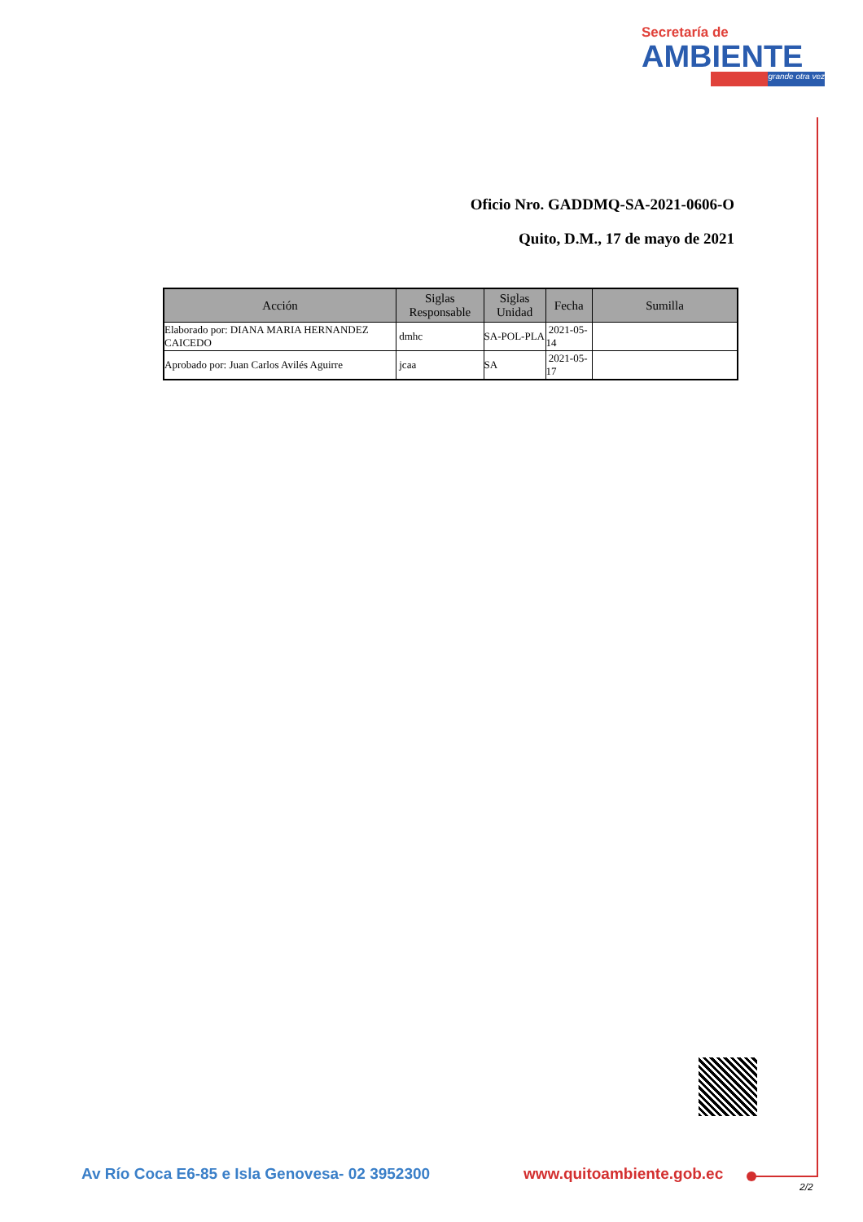Secretaría de
AMBIENTE
grande otra vez
Oficio Nro. GADDMQ-SA-2021-0606-O
Quito, D.M., 17 de mayo de 2021
| Acción | Siglas Responsable | Siglas Unidad | Fecha | Sumilla |
| --- | --- | --- | --- | --- |
| Elaborado por: DIANA MARIA HERNANDEZ CAICEDO | dmhc | SA-POL-PLA | 2021-05-14 | |
| Aprobado por: Juan Carlos Avilés Aguirre | jcaa | SA | 2021-05-17 | |
Av Río Coca E6-85 e Isla Genovesa- 02 3952300
www.quitoambiente.gob.ec
2/2